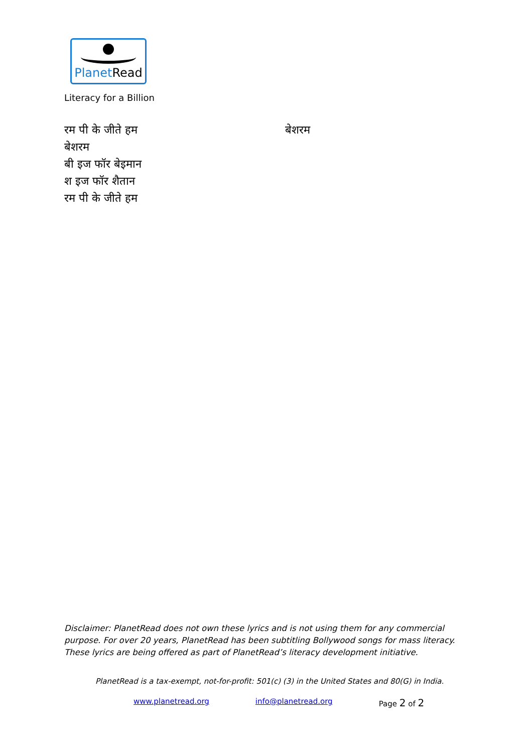PlanetRead
Literacy for a Billion
बेशरम रम पी के जीते हम
बेशरम
बी इज फॉर बेइमान
श इज फॉर शैतान
रम पी के जीते हम
Disclaimer: PlanetRead does not own these lyrics and is not using them for any commercial purpose. For over 20 years, PlanetRead has been subtitling Bollywood songs for mass literacy. These lyrics are being offered as part of PlanetRead’s literacy development initiative.
PlanetRead is a tax-exempt, not-for-profit: 501(c) (3) in the United States and 80(G) in India.
www.planetread.org info@planetread.org Page 2 of 2